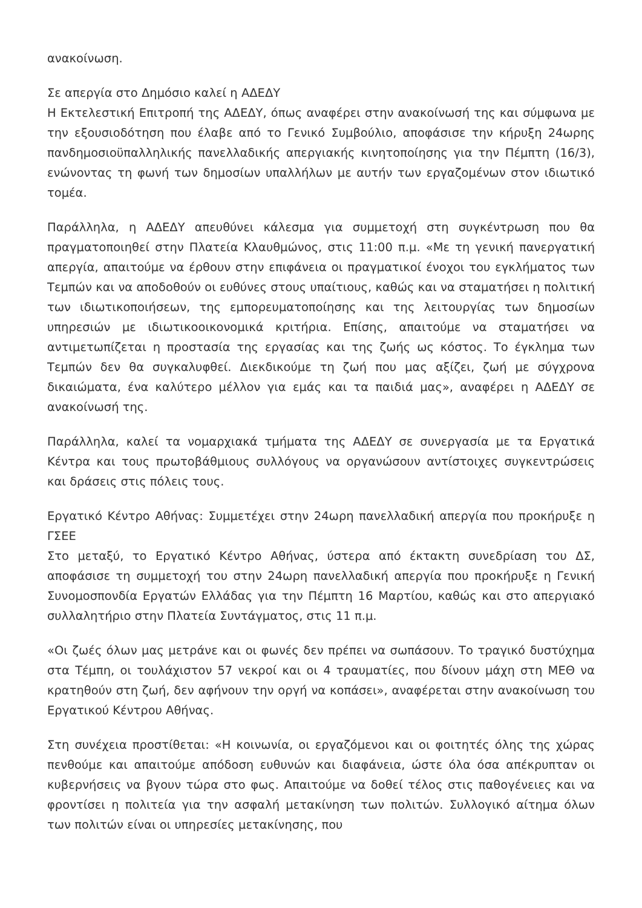ανακοίνωση.
Σε απεργία στο Δημόσιο καλεί η ΑΔΕΔΥ
Η Εκτελεστική Επιτροπή της ΑΔΕΔΥ, όπως αναφέρει στην ανακοίνωσή της και σύμφωνα με την εξουσιοδότηση που έλαβε από το Γενικό Συμβούλιο, αποφάσισε την κήρυξη 24ωρης πανδημοσιοϋπαλληλικής πανελλαδικής απεργιακής κινητοποίησης για την Πέμπτη (16/3), ενώνοντας τη φωνή των δημοσίων υπαλλήλων με αυτήν των εργαζομένων στον ιδιωτικό τομέα.
Παράλληλα, η ΑΔΕΔΥ απευθύνει κάλεσμα για συμμετοχή στη συγκέντρωση που θα πραγματοποιηθεί στην Πλατεία Κλαυθμώνος, στις 11:00 π.μ. «Με τη γενική πανεργατική απεργία, απαιτούμε να έρθουν στην επιφάνεια οι πραγματικοί ένοχοι του εγκλήματος των Τεμπών και να αποδοθούν οι ευθύνες στους υπαίτιους, καθώς και να σταματήσει η πολιτική των ιδιωτικοποιήσεων, της εμπορευματοποίησης και της λειτουργίας των δημοσίων υπηρεσιών με ιδιωτικοοικονομικά κριτήρια. Επίσης, απαιτούμε να σταματήσει να αντιμετωπίζεται η προστασία της εργασίας και της ζωής ως κόστος. Το έγκλημα των Τεμπών δεν θα συγκαλυφθεί. Διεκδικούμε τη ζωή που μας αξίζει, ζωή με σύγχρονα δικαιώματα, ένα καλύτερο μέλλον για εμάς και τα παιδιά μας», αναφέρει η ΑΔΕΔΥ σε ανακοίνωσή της.
Παράλληλα, καλεί τα νομαρχιακά τμήματα της ΑΔΕΔΥ σε συνεργασία με τα Εργατικά Κέντρα και τους πρωτοβάθμιους συλλόγους να οργανώσουν αντίστοιχες συγκεντρώσεις και δράσεις στις πόλεις τους.
Εργατικό Κέντρο Αθήνας: Συμμετέχει στην 24ωρη πανελλαδική απεργία που προκήρυξε η ΓΣΕΕ
Στο μεταξύ, το Εργατικό Κέντρο Αθήνας, ύστερα από έκτακτη συνεδρίαση του ΔΣ, αποφάσισε τη συμμετοχή του στην 24ωρη πανελλαδική απεργία που προκήρυξε η Γενική Συνομοσπονδία Εργατών Ελλάδας για την Πέμπτη 16 Μαρτίου, καθώς και στο απεργιακό συλλαλητήριο στην Πλατεία Συντάγματος, στις 11 π.μ.
«Οι ζωές όλων μας μετράνε και οι φωνές δεν πρέπει να σωπάσουν. Το τραγικό δυστύχημα στα Τέμπη, οι τουλάχιστον 57 νεκροί και οι 4 τραυματίες, που δίνουν μάχη στη ΜΕΘ να κρατηθούν στη ζωή, δεν αφήνουν την οργή να κοπάσει», αναφέρεται στην ανακοίνωση του Εργατικού Κέντρου Αθήνας.
Στη συνέχεια προστίθεται: «Η κοινωνία, οι εργαζόμενοι και οι φοιτητές όλης της χώρας πενθούμε και απαιτούμε απόδοση ευθυνών και διαφάνεια, ώστε όλα όσα απέκρυπταν οι κυβερνήσεις να βγουν τώρα στο φως. Απαιτούμε να δοθεί τέλος στις παθογένειες και να φροντίσει η πολιτεία για την ασφαλή μετακίνηση των πολιτών. Συλλογικό αίτημα όλων των πολιτών είναι οι υπηρεσίες μετακίνησης, που